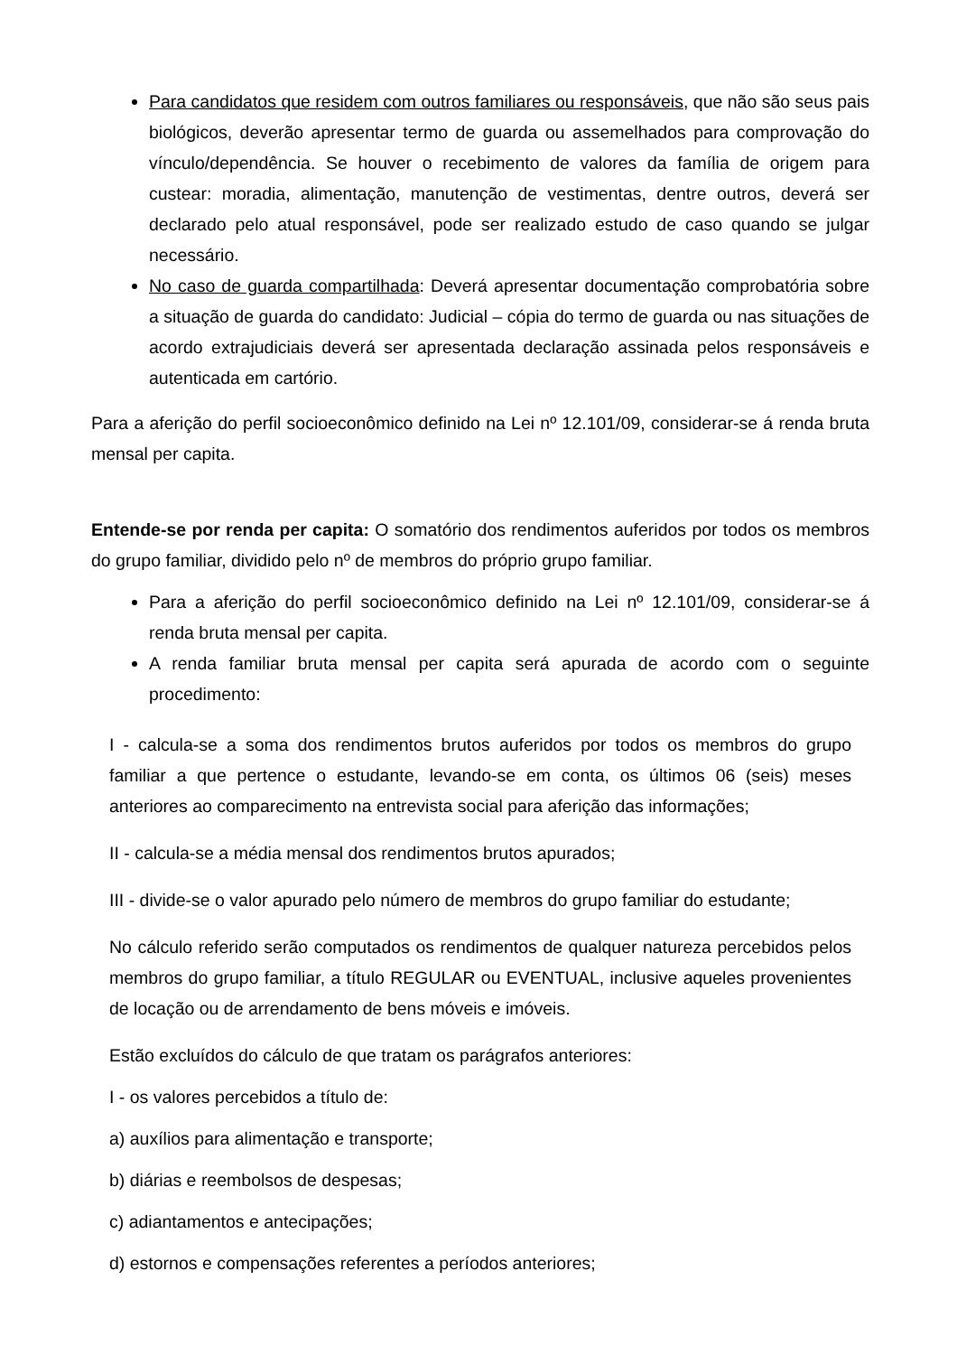Para candidatos que residem com outros familiares ou responsáveis, que não são seus pais biológicos, deverão apresentar termo de guarda ou assemelhados para comprovação do vínculo/dependência. Se houver o recebimento de valores da família de origem para custear: moradia, alimentação, manutenção de vestimentas, dentre outros, deverá ser declarado pelo atual responsável, pode ser realizado estudo de caso quando se julgar necessário.
No caso de guarda compartilhada: Deverá apresentar documentação comprobatória sobre a situação de guarda do candidato: Judicial – cópia do termo de guarda ou nas situações de acordo extrajudiciais deverá ser apresentada declaração assinada pelos responsáveis e autenticada em cartório.
Para a aferição do perfil socioeconômico definido na Lei nº 12.101/09, considerar-se á renda bruta mensal per capita.
Entende-se por renda per capita: O somatório dos rendimentos auferidos por todos os membros do grupo familiar, dividido pelo nº de membros do próprio grupo familiar.
Para a aferição do perfil socioeconômico definido na Lei nº 12.101/09, considerar-se á renda bruta mensal per capita.
A renda familiar bruta mensal per capita será apurada de acordo com o seguinte procedimento:
I - calcula-se a soma dos rendimentos brutos auferidos por todos os membros do grupo familiar a que pertence o estudante, levando-se em conta, os últimos 06 (seis) meses anteriores ao comparecimento na entrevista social para aferição das informações;
II - calcula-se a média mensal dos rendimentos brutos apurados;
III - divide-se o valor apurado pelo número de membros do grupo familiar do estudante;
No cálculo referido serão computados os rendimentos de qualquer natureza percebidos pelos membros do grupo familiar, a título REGULAR ou EVENTUAL, inclusive aqueles provenientes de locação ou de arrendamento de bens móveis e imóveis.
Estão excluídos do cálculo de que tratam os parágrafos anteriores:
I - os valores percebidos a título de:
a) auxílios para alimentação e transporte;
b) diárias e reembolsos de despesas;
c) adiantamentos e antecipações;
d) estornos e compensações referentes a períodos anteriores;